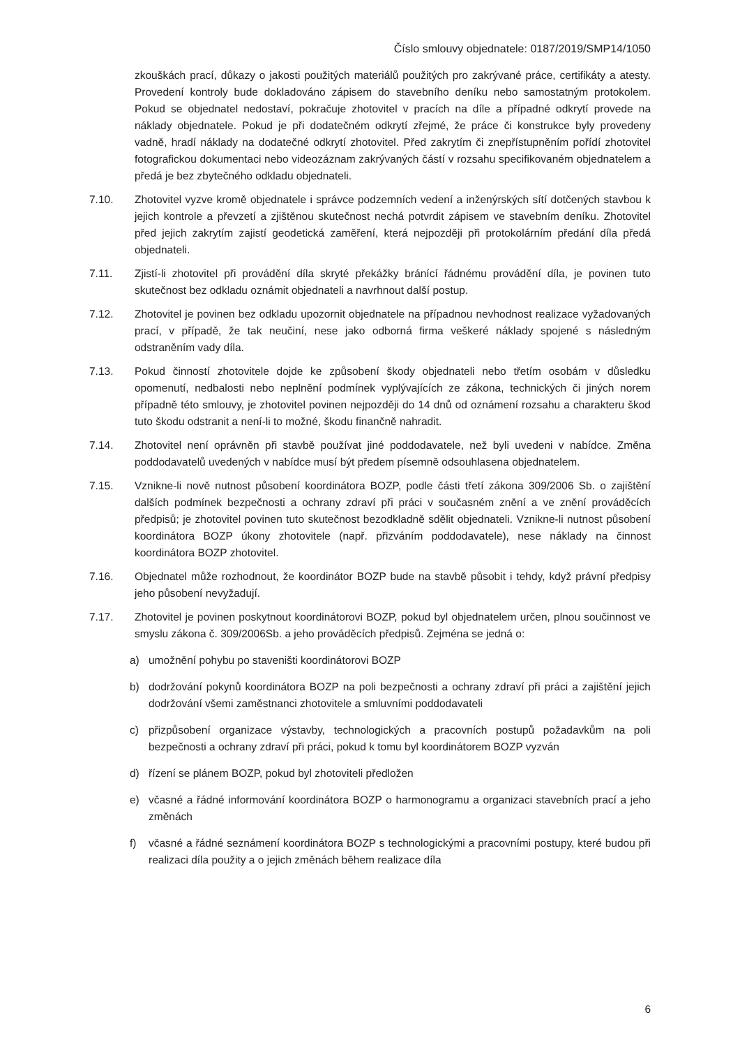Číslo smlouvy objednatele: 0187/2019/SMP14/1050
zkouškách prací, důkazy o jakosti použitých materiálů použitých pro zakrývané práce, certifikáty a atesty. Provedení kontroly bude dokladováno zápisem do stavebního deníku nebo samostatným protokolem. Pokud se objednatel nedostaví, pokračuje zhotovitel v pracích na díle a případné odkrytí provede na náklady objednatele. Pokud je při dodatečném odkrytí zřejmé, že práce či konstrukce byly provedeny vadně, hradí náklady na dodatečné odkrytí zhotovitel. Před zakrytím či znepřístupněním pořídí zhotovitel fotografickou dokumentaci nebo videozáznam zakrývaných částí v rozsahu specifikovaném objednatelem a předá je bez zbytečného odkladu objednateli.
7.10. Zhotovitel vyzve kromě objednatele i správce podzemních vedení a inženýrských sítí dotčených stavbou k jejich kontrole a převzetí a zjištěnou skutečnost nechá potvrdit zápisem ve stavebním deníku. Zhotovitel před jejich zakrytím zajistí geodetická zaměření, která nejpozději při protokolárním předání díla předá objednateli.
7.11. Zjistí-li zhotovitel při provádění díla skryté překážky bránící řádnému provádění díla, je povinen tuto skutečnost bez odkladu oznámit objednateli a navrhnout další postup.
7.12. Zhotovitel je povinen bez odkladu upozornit objednatele na případnou nevhodnost realizace vyžadovaných prací, v případě, že tak neučiní, nese jako odborná firma veškeré náklady spojené s následným odstraněním vady díla.
7.13. Pokud činností zhotovitele dojde ke způsobení škody objednateli nebo třetím osobám v důsledku opomenutí, nedbalosti nebo neplnění podmínek vyplývajících ze zákona, technických či jiných norem případně této smlouvy, je zhotovitel povinen nejpozději do 14 dnů od oznámení rozsahu a charakteru škod tuto škodu odstranit a není-li to možné, škodu finančně nahradit.
7.14. Zhotovitel není oprávněn při stavbě používat jiné poddodavatele, než byli uvedeni v nabídce. Změna poddodavatelů uvedených v nabídce musí být předem písemně odsouhlasena objednatelem.
7.15. Vznikne-li nově nutnost působení koordinátora BOZP, podle části třetí zákona 309/2006 Sb. o zajištění dalších podmínek bezpečnosti a ochrany zdraví při práci v současném znění a ve znění prováděcích předpisů; je zhotovitel povinen tuto skutečnost bezodkladně sdělit objednateli. Vznikne-li nutnost působení koordinátora BOZP úkony zhotovitele (např. přizváním poddodavatele), nese náklady na činnost koordinátora BOZP zhotovitel.
7.16. Objednatel může rozhodnout, že koordinátor BOZP bude na stavbě působit i tehdy, když právní předpisy jeho působení nevyžadují.
7.17. Zhotovitel je povinen poskytnout koordinátorovi BOZP, pokud byl objednatelem určen, plnou součinnost ve smyslu zákona č. 309/2006Sb. a jeho prováděcích předpisů. Zejména se jedná o:
a) umožnění pohybu po staveništi koordinátorovi BOZP
b) dodržování pokynů koordinátora BOZP na poli bezpečnosti a ochrany zdraví při práci a zajištění jejich dodržování všemi zaměstnanci zhotovitele a smluvními poddodavateli
c) přizpůsobení organizace výstavby, technologických a pracovních postupů požadavkům na poli bezpečnosti a ochrany zdraví při práci, pokud k tomu byl koordinátorem BOZP vyzván
d) řízení se plánem BOZP, pokud byl zhotoviteli předložen
e) včasné a řádné informování koordinátora BOZP o harmonogramu a organizaci stavebních prací a jeho změnách
f) včasné a řádné seznámení koordinátora BOZP s technologickými a pracovními postupy, které budou při realizaci díla použity a o jejich změnách během realizace díla
6